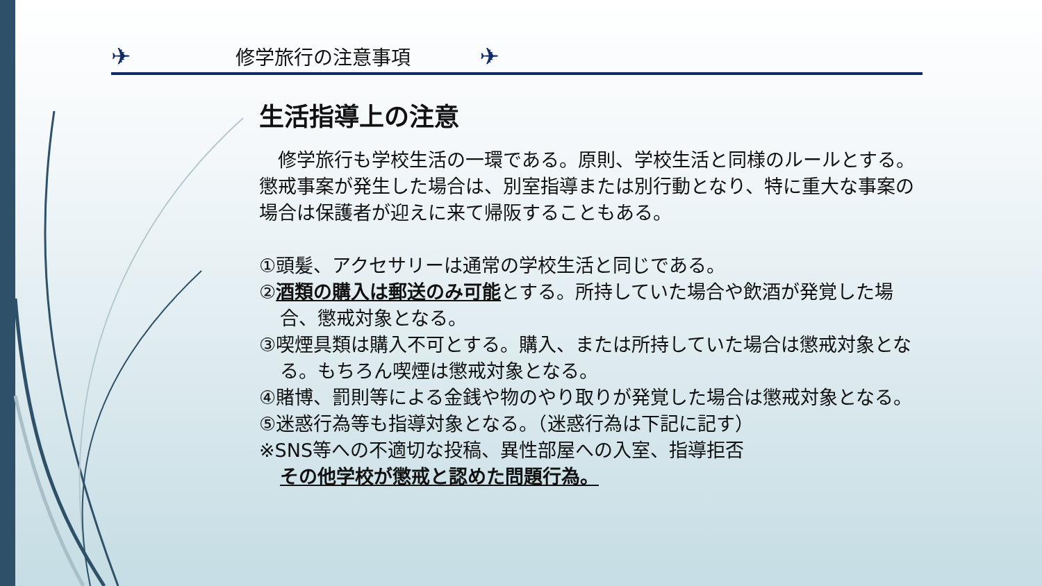✈ 修学旅行の注意事項 ✈
生活指導上の注意
　修学旅行も学校生活の一環である。原則、学校生活と同様のルールとする。懲戒事案が発生した場合は、別室指導または別行動となり、特に重大な事案の場合は保護者が迎えに来て帰阪することもある。
①頭髪、アクセサリーは通常の学校生活と同じである。
②酒類の購入は郵送のみ可能とする。所持していた場合や飲酒が発覚した場合、懲戒対象となる。
③喫煙具類は購入不可とする。購入、または所持していた場合は懲戒対象となる。もちろん喫煙は懲戒対象となる。
④賭博、罰則等による金銭や物のやり取りが発覚した場合は懲戒対象となる。
⑤迷惑行為等も指導対象となる。（迷惑行為は下記に記す）
※SNS等への不適切な投稿、異性部屋への入室、指導拒否
その他学校が懲戒と認めた問題行為。